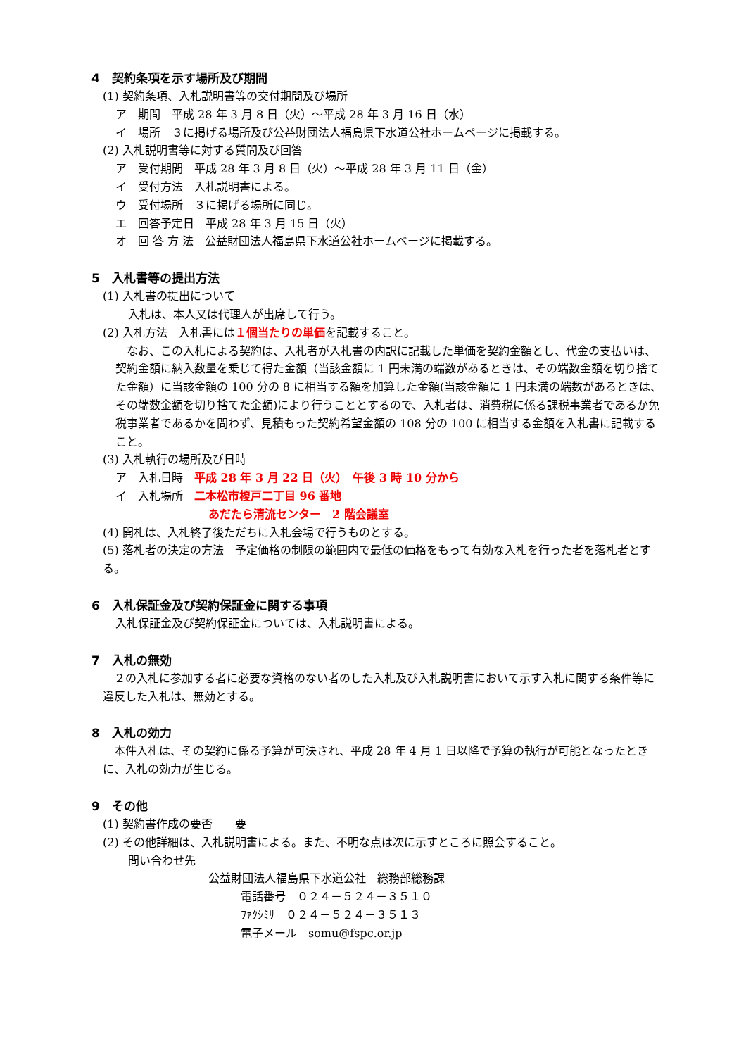4　契約条項を示す場所及び期間
(1) 契約条項、入札説明書等の交付期間及び場所
ア　期間　平成 28 年 3 月 8 日（火）～平成 28 年 3 月 16 日（水）
イ　場所　３に掲げる場所及び公益財団法人福島県下水道公社ホームページに掲載する。
(2) 入札説明書等に対する質問及び回答
ア　受付期間　平成 28 年 3 月 8 日（火）～平成 28 年 3 月 11 日（金）
イ　受付方法　入札説明書による。
ウ　受付場所　３に掲げる場所に同じ。
エ　回答予定日　平成 28 年 3 月 15 日（火）
オ　回 答 方 法　公益財団法人福島県下水道公社ホームページに掲載する。
5　入札書等の提出方法
(1) 入札書の提出について
入札は、本人又は代理人が出席して行う。
(2) 入札方法　入札書には１個当たりの単価を記載すること。
　なお、この入札による契約は、入札者が入札書の内訳に記載した単価を契約金額とし、代金の支払いは、契約金額に納入数量を乗じて得た金額（当該金額に 1 円未満の端数があるときは、その端数金額を切り捨てた金額）に当該金額の 100 分の 8 に相当する額を加算した金額(当該金額に 1 円未満の端数があるときは、その端数金額を切り捨てた金額)により行うこととするので、入札者は、消費税に係る課税事業者であるか免税事業者であるかを問わず、見積もった契約希望金額の 108 分の 100 に相当する金額を入札書に記載すること。
(3) 入札執行の場所及び日時
ア　入札日時　平成 28 年 3 月 22 日（火）　午後 3 時 10 分から
イ　入札場所　二本松市榎戸二丁目 96 番地
あだたら清流センター　2 階会議室
(4) 開札は、入札終了後ただちに入札会場で行うものとする。
(5) 落札者の決定の方法　予定価格の制限の範囲内で最低の価格をもって有効な入札を行った者を落札者とする。
6　入札保証金及び契約保証金に関する事項
入札保証金及び契約保証金については、入札説明書による。
7　入札の無効
　２の入札に参加する者に必要な資格のない者のした入札及び入札説明書において示す入札に関する条件等に違反した入札は、無効とする。
8　入札の効力
　本件入札は、その契約に係る予算が可決され、平成 28 年 4 月 1 日以降で予算の執行が可能となったときに、入札の効力が生じる。
9　その他
(1) 契約書作成の要否　　要
(2) その他詳細は、入札説明書による。また、不明な点は次に示すところに照会すること。
問い合わせ先
公益財団法人福島県下水道公社　総務部総務課
電話番号　０２４－５２４－３５１０
ﾌｧｸｼﾐﾘ　０２４－５２４－３５１３
電子メール　somu@fspc.or.jp